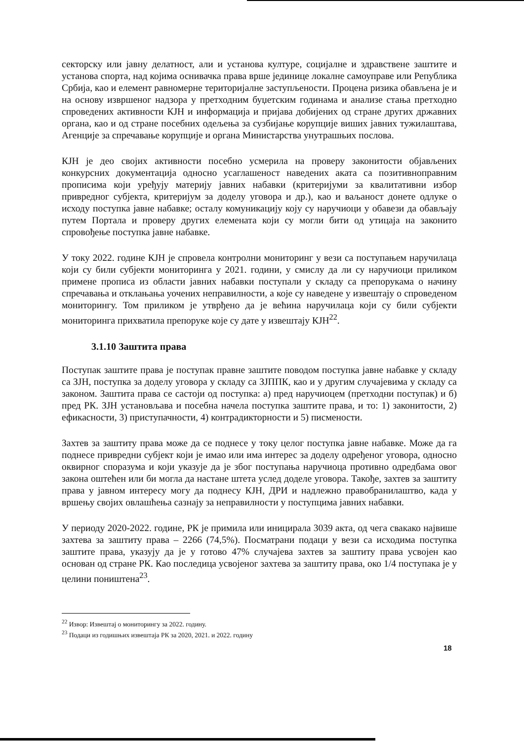секторску или јавну делатност, али и установа културе, социјалне и здравствене заштите и установа спорта, над којима оснивачка права врше јединице локалне самоуправе или Република Србија, као и елемент равномерне територијалне заступљености. Процена ризика обављена је и на основу извршеног надзора у претходним буџетским годинама и анализе стања претходно спроведених активности КЈН и информација и пријава добијених од стране других државних органа, као и од стране посебних одељења за сузбијање корупције виших јавних тужилаштава, Агенције за спречавање корупције и органа Министарства унутрашњих послова.
КЈН је део својих активности посебно усмерила на проверу законитости објављених конкурсних документација односно усаглашеност наведених аката са позитивноправним прописима који уређују материју јавних набавки (критеријуми за квалитативни избор привредног субјекта, критеријум за доделу уговора и др.), као и ваљаност донете одлуке о исходу поступка јавне набавке; осталу комуникацију коју су наручиоци у обавези да обављају путем Портала и проверу других елемената који су могли бити од утицаја на законито спровођење поступка јавне набавке.
У току 2022. године КЈН је спровела контролни мониторинг у вези са поступањем наручилаца који су били субјекти мониторинга у 2021. години, у смислу да ли су наручиоци приликом примене прописа из области јавних набавки поступали у складу са препорукама о начину спречавања и отклањања уочених неправилности, а које су наведене у извештају о спроведеном мониторингу. Том приликом је утврђено да је већина наручилаца који су били субјекти мониторинга прихватила препоруке које су дате у извештају КЈН<sup>22</sup>.
3.1.10 Заштита права
Поступак заштите права је поступак правне заштите поводом поступка јавне набавке у складу са ЗЈН, поступка за доделу уговора у складу са ЗЈППК, као и у другим случајевима у складу са законом. Заштита права се састоји од поступка: а) пред наручиоцем (претходни поступак) и б) пред РК. ЗЈН установљава и посебна начела поступка заштите права, и то: 1) законитости, 2) ефикасности, 3) приступачности, 4) контрадикторности и 5) писмености.
Захтев за заштиту права може да се поднесе у току целог поступка јавне набавке. Може да га поднесе привредни субјект који је имао или има интерес за доделу одређеног уговора, односно оквирног споразума и који указује да је због поступања наручиоца противно одредбама овог закона оштећен или би могла да настане штета услед доделе уговора. Такође, захтев за заштиту права у јавном интересу могу да поднесу КЈН, ДРИ и надлежно правобранилаштво, када у вршењу својих овлашћења сазнају за неправилности у поступцима јавних набавки.
У периоду 2020-2022. године, РК је примила или иницирала 3039 акта, од чега свакако највише захтева за заштиту права – 2266 (74,5%). Посматрани подаци у вези са исходима поступка заштите права, указују да је у готово 47% случајева захтев за заштиту права усвојен као основан од стране РК. Као последица усвојеног захтева за заштиту права, око 1/4 поступака је у целини поништена<sup>23</sup>.
<sup>22</sup> Извор: Извештај о мониторингу за 2022. годину.
<sup>23</sup> Подаци из годишњих извештаја РК за 2020, 2021. и 2022. годину
18